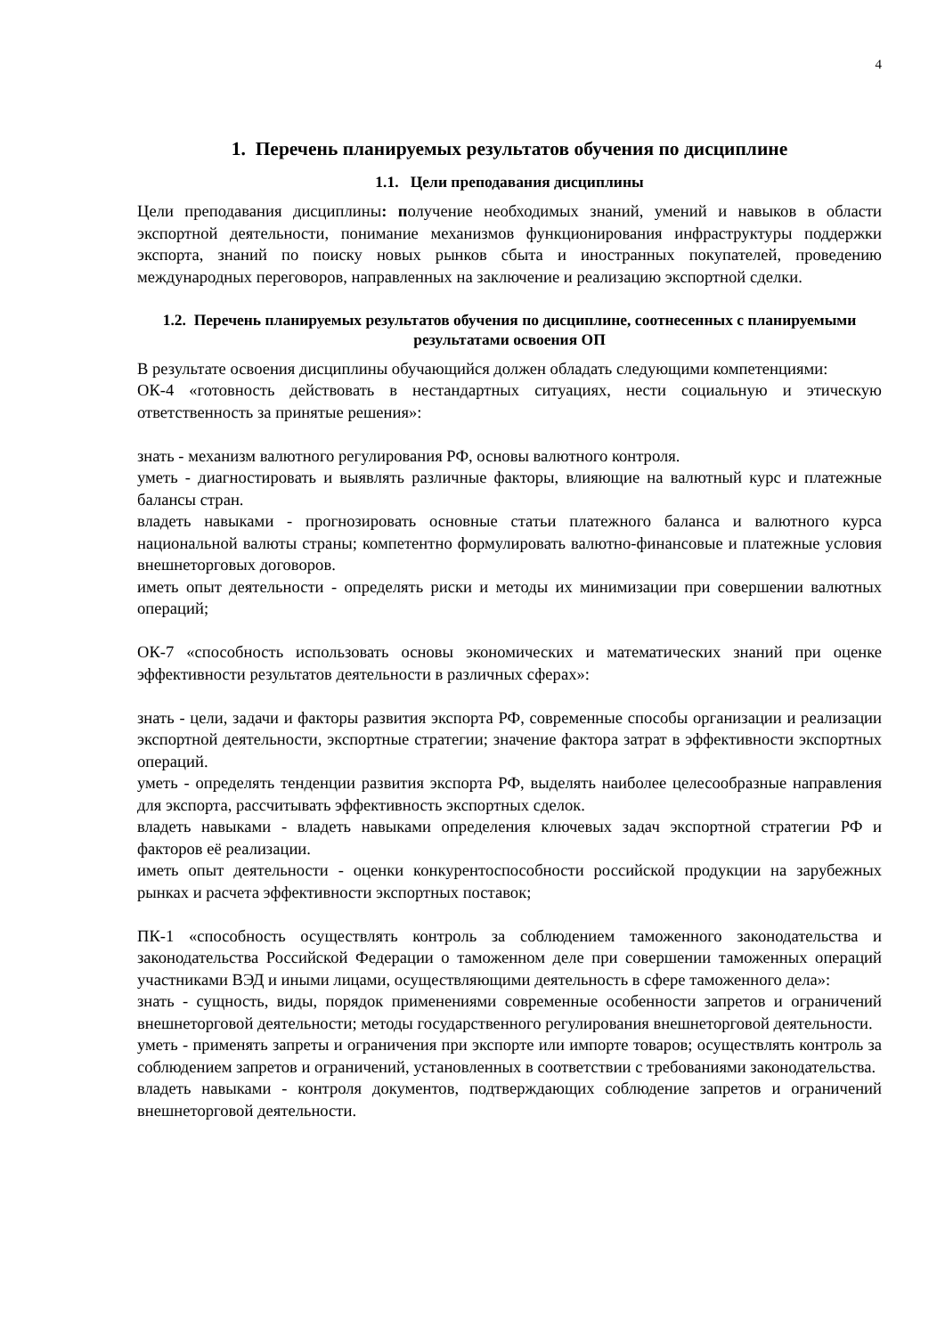4
1. Перечень планируемых результатов обучения по дисциплине
1.1. Цели преподавания дисциплины
Цели преподавания дисциплины: получение необходимых знаний, умений и навыков в области экспортной деятельности, понимание механизмов функционирования инфраструктуры поддержки экспорта, знаний по поиску новых рынков сбыта и иностранных покупателей, проведению международных переговоров, направленных на заключение и реализацию экспортной сделки.
1.2. Перечень планируемых результатов обучения по дисциплине, соотнесенных с планируемыми результатами освоения ОП
В результате освоения дисциплины обучающийся должен обладать следующими компетенциями:
ОК-4 «готовность действовать в нестандартных ситуациях, нести социальную и этическую ответственность за принятые решения»:
знать - механизм валютного регулирования РФ, основы валютного контроля.
уметь - диагностировать и выявлять различные факторы, влияющие на валютный курс и платежные балансы стран.
владеть навыками - прогнозировать основные статьи платежного баланса и валютного курса национальной валюты страны; компетентно формулировать валютно-финансовые и платежные условия внешнеторговых договоров.
иметь опыт деятельности - определять риски и методы их минимизации при совершении валютных операций;
ОК-7 «способность использовать основы экономических и математических знаний при оценке эффективности результатов деятельности в различных сферах»:
знать - цели, задачи и факторы развития экспорта РФ, современные способы организации и реализации экспортной деятельности, экспортные стратегии; значение фактора затрат в эффективности экспортных операций.
уметь - определять тенденции развития экспорта РФ, выделять наиболее целесообразные направления для экспорта, рассчитывать эффективность экспортных сделок.
владеть навыками - владеть навыками определения ключевых задач экспортной стратегии РФ и факторов её реализации.
иметь опыт деятельности - оценки конкурентоспособности российской продукции на зарубежных рынках и расчета эффективности экспортных поставок;
ПК-1 «способность осуществлять контроль за соблюдением таможенного законодательства и законодательства Российской Федерации о таможенном деле при совершении таможенных операций участниками ВЭД и иными лицами, осуществляющими деятельность в сфере таможенного дела»:
знать - сущность, виды, порядок применениями современные особенности запретов и ограничений внешнеторговой деятельности; методы государственного регулирования внешнеторговой деятельности.
уметь - применять запреты и ограничения при экспорте или импорте товаров; осуществлять контроль за соблюдением запретов и ограничений, установленных в соответствии с требованиями законодательства.
владеть навыками - контроля документов, подтверждающих соблюдение запретов и ограничений внешнеторговой деятельности.